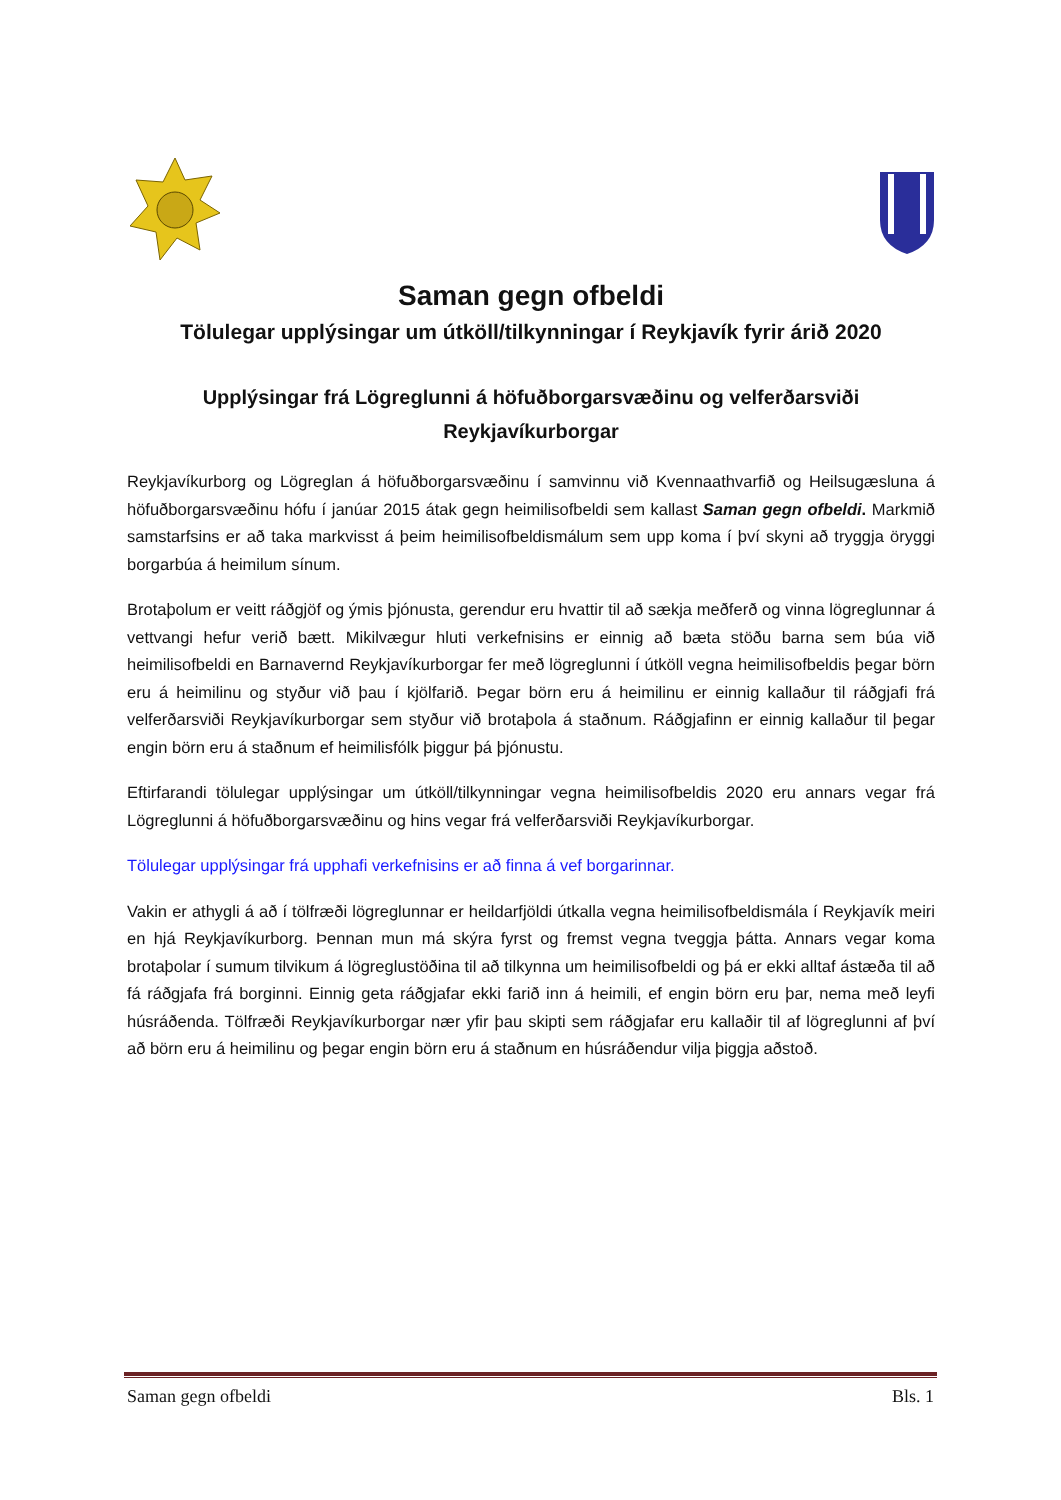Saman gegn ofbeldi
Tölulegar upplýsingar um útköll/tilkynningar í Reykjavík fyrir árið 2020
Upplýsingar frá Lögreglunni á höfuðborgarsvæðinu og velferðarsviði Reykjavíkurborgar
Reykjavíkurborg og Lögreglan á höfuðborgarsvæðinu í samvinnu við Kvennaathvarfið og Heilsugæsluna á höfuðborgarsvæðinu hófu í janúar 2015 átak gegn heimilisofbeldi sem kallast Saman gegn ofbeldi. Markmið samstarfsins er að taka markvisst á þeim heimilisofbeldismálum sem upp koma í því skyni að tryggja öryggi borgarbúa á heimilum sínum.
Brotaþolum er veitt ráðgjöf og ýmis þjónusta, gerendur eru hvattir til að sækja meðferð og vinna lögreglunnar á vettvangi hefur verið bætt. Mikilvægur hluti verkefnisins er einnig að bæta stöðu barna sem búa við heimilisofbeldi en Barnavernd Reykjavíkurborgar fer með lögreglunni í útköll vegna heimilisofbeldis þegar börn eru á heimilinu og styður við þau í kjölfarið. Þegar börn eru á heimilinu er einnig kallaður til ráðgjafi frá velferðarsviði Reykjavíkurborgar sem styður við brotaþola á staðnum. Ráðgjafinn er einnig kallaður til þegar engin börn eru á staðnum ef heimilisfólk þiggur þá þjónustu.
Eftirfarandi tölulegar upplýsingar um útköll/tilkynningar vegna heimilisofbeldis 2020 eru annars vegar frá Lögreglunni á höfuðborgarsvæðinu og hins vegar frá velferðarsviði Reykjavíkurborgar.
Tölulegar upplýsingar frá upphafi verkefnisins er að finna á vef borgarinnar.
Vakin er athygli á að í tölfræði lögreglunnar er heildarfjöldi útkalla vegna heimilisofbeldismála í Reykjavík meiri en hjá Reykjavíkurborg. Þennan mun má skýra fyrst og fremst vegna tveggja þátta. Annars vegar koma brotaþolar í sumum tilvikum á lögreglustöðina til að tilkynna um heimilisofbeldi og þá er ekki alltaf ástæða til að fá ráðgjafa frá borginni. Einnig geta ráðgjafar ekki farið inn á heimili, ef engin börn eru þar, nema með leyfi húsráðenda. Tölfræði Reykjavíkurborgar nær yfir þau skipti sem ráðgjafar eru kallaðir til af lögreglunni af því að börn eru á heimilinu og þegar engin börn eru á staðnum en húsráðendur vilja þiggja aðstoð.
Saman gegn ofbeldi Bls. 1